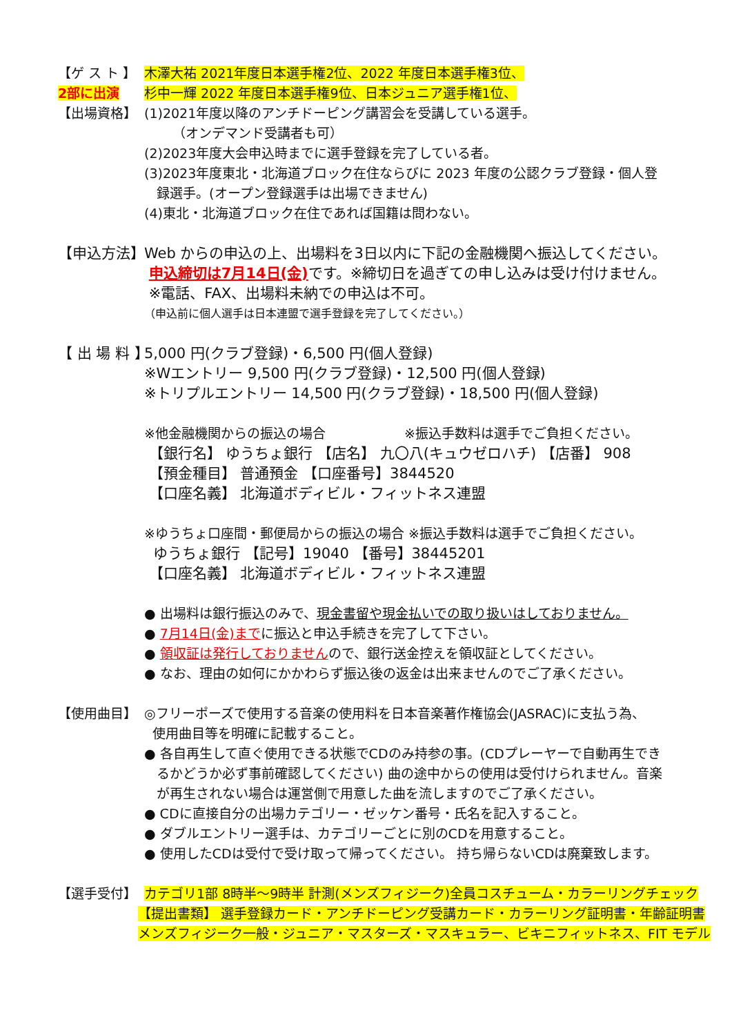【ゲ ス ト 】
木澤大祐 2021年度日本選手権2位、2022 年度日本選手権3位、
2部に出演 杉中一輝 2022 年度日本選手権9位、日本ジュニア選手権1位、
【出場資格】 (1)2021年度以降のアンチドーピング講習会を受講している選手。
（オンデマンド受講者も可）
(2)2023年度大会申込時までに選手登録を完了している者。
(3)2023年度東北・北海道ブロック在住ならびに 2023 年度の公認クラブ登録・個人登
録選手。(オープン登録選手は出場できません)
(4)東北・北海道ブロック在住であれば国籍は問わない。
【申込方法】
Web からの申込の上、出場料を3日以内に下記の金融機関へ振込してください。
申込締切は7月14日(金) です。※締切日を過ぎての申し込みは受け付けません。
※電話、FAX、出場料未納での申込は不可。
（申込前に個人選手は日本連盟で選手登録を完了してください。）
【 出 場 料 】
5,000 円(クラブ登録)・6,500 円(個人登録)
※Wエントリー 9,500 円(クラブ登録)・12,500 円(個人登録)
※トリプルエントリー 14,500 円(クラブ登録)・18,500 円(個人登録)
※他金融機関からの振込の場合　　　　　　※振込手数料は選手でご負担ください。
【銀行名】 ゆうちょ銀行 【店名】 九〇八(キュウゼロハチ) 【店番】 908
【預金種目】 普通預金 【口座番号】3844520
【口座名義】 北海道ボディビル・フィットネス連盟
※ゆうちょ口座間・郵便局からの振込の場合 ※振込手数料は選手でご負担ください。
ゆうちょ銀行 【記号】19040 【番号】38445201
【口座名義】 北海道ボディビル・フィットネス連盟
● 出場料は銀行振込のみで、現金書留や現金払いでの取り扱いはしておりません。
● 7月14日(金)までに振込と申込手続きを完了して下さい。
● 領収証は発行しておりませんので、銀行送金控えを領収証としてください。
● なお、理由の如何にかかわらず振込後の返金は出来ませんのでご了承ください。
【使用曲目】 ◎フリーポーズで使用する音楽の使用料を日本音楽著作権協会(JASRAC)に支払う為、
使用曲目等を明確に記載すること。
● 各自再生して直ぐ使用できる状態でCDのみ持参の事。(CDプレーヤーで自動再生でき
るかどうか必ず事前確認してください) 曲の途中からの使用は受付けられません。音楽
が再生されない場合は運営側で用意した曲を流しますのでご了承ください。
● CDに直接自分の出場カテゴリー・ゼッケン番号・氏名を記入すること。
● ダブルエントリー選手は、カテゴリーごとに別のCDを用意すること。
● 使用したCDは受付で受け取って帰ってください。 持ち帰らないCDは廃棄致します。
【選手受付】 カテゴリ1部 8時半～9時半 計測(メンズフィジーク)全員コスチューム・カラーリングチェック
【提出書類】 選手登録カード・アンチドーピング受講カード・カラーリング証明書・年齢証明書
メンズフィジーク一般・ジュニア・マスターズ・マスキュラー、ビキニフィットネス、FIT モデル